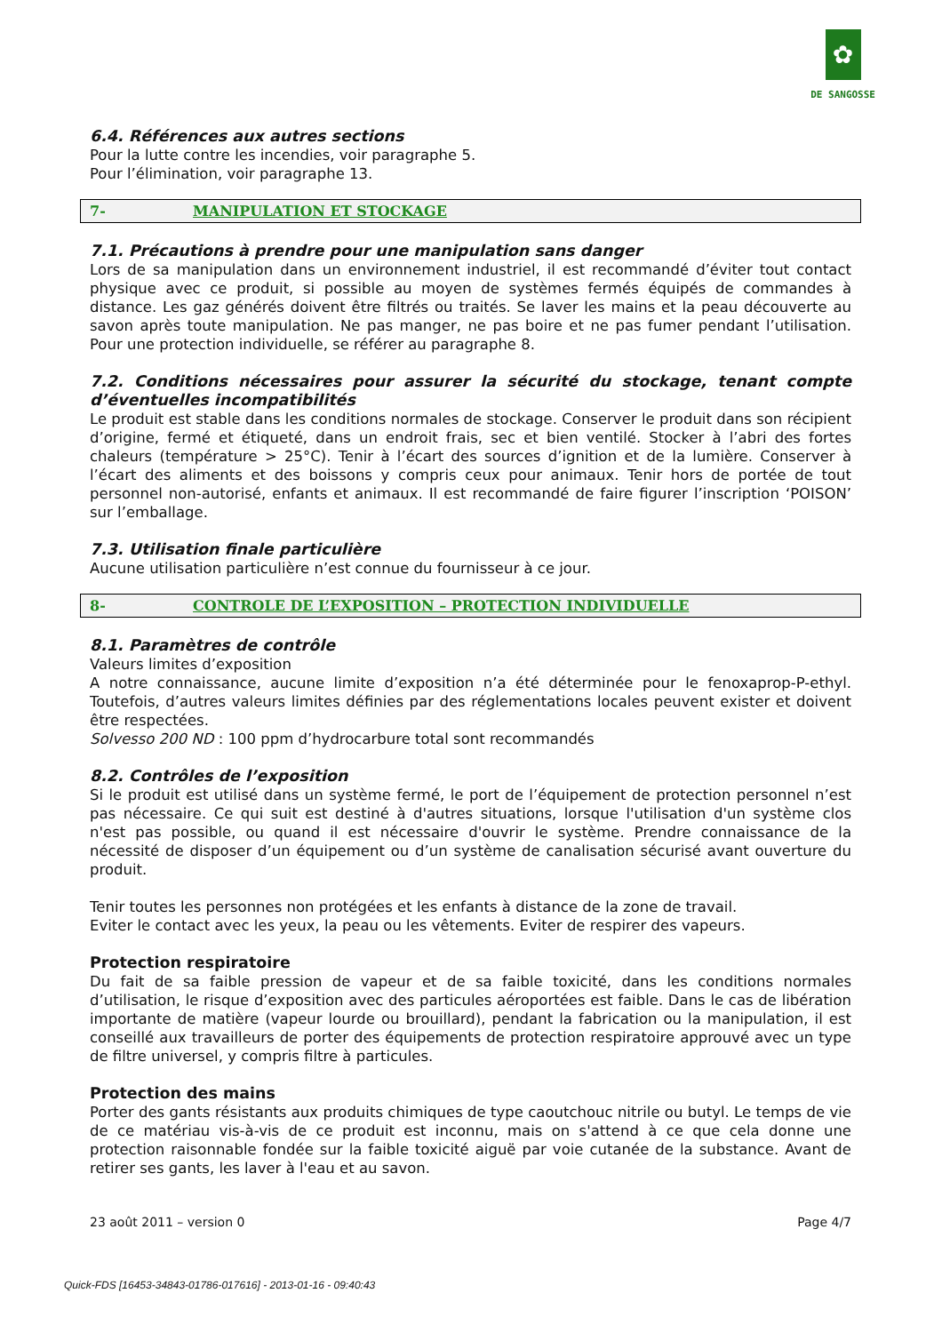✿
DE SANGOSSE
6.4. Références aux autres sections
Pour la lutte contre les incendies, voir paragraphe 5.
Pour l’élimination, voir paragraphe 13.
7- MANIPULATION ET STOCKAGE
7.1. Précautions à prendre pour une manipulation sans danger
Lors de sa manipulation dans un environnement industriel, il est recommandé d’éviter tout contact physique avec ce produit, si possible au moyen de systèmes fermés équipés de commandes à distance. Les gaz générés doivent être filtrés ou traités. Se laver les mains et la peau découverte au savon après toute manipulation. Ne pas manger, ne pas boire et ne pas fumer pendant l’utilisation. Pour une protection individuelle, se référer au paragraphe 8.
7.2. Conditions nécessaires pour assurer la sécurité du stockage, tenant compte d’éventuelles incompatibilités
Le produit est stable dans les conditions normales de stockage. Conserver le produit dans son récipient d’origine, fermé et étiqueté, dans un endroit frais, sec et bien ventilé. Stocker à l’abri des fortes chaleurs (température > 25°C). Tenir à l’écart des sources d’ignition et de la lumière. Conserver à l’écart des aliments et des boissons y compris ceux pour animaux. Tenir hors de portée de tout personnel non-autorisé, enfants et animaux. Il est recommandé de faire figurer l’inscription ‘POISON’ sur l’emballage.
7.3. Utilisation finale particulière
Aucune utilisation particulière n’est connue du fournisseur à ce jour.
8- CONTROLE DE L’EXPOSITION – PROTECTION INDIVIDUELLE
8.1. Paramètres de contrôle
Valeurs limites d’exposition
A notre connaissance, aucune limite d’exposition n’a été déterminée pour le fenoxaprop-P-ethyl. Toutefois, d’autres valeurs limites définies par des réglementations locales peuvent exister et doivent être respectées.
Solvesso 200 ND : 100 ppm d’hydrocarbure total sont recommandés
8.2. Contrôles de l’exposition
Si le produit est utilisé dans un système fermé, le port de l’équipement de protection personnel n’est pas nécessaire. Ce qui suit est destiné à d'autres situations, lorsque l'utilisation d'un système clos n'est pas possible, ou quand il est nécessaire d'ouvrir le système. Prendre connaissance de la nécessité de disposer d’un équipement ou d’un système de canalisation sécurisé avant ouverture du produit.
Tenir toutes les personnes non protégées et les enfants à distance de la zone de travail.
Eviter le contact avec les yeux, la peau ou les vêtements. Eviter de respirer des vapeurs.
Protection respiratoire
Du fait de sa faible pression de vapeur et de sa faible toxicité, dans les conditions normales d’utilisation, le risque d’exposition avec des particules aéroportées est faible. Dans le cas de libération importante de matière (vapeur lourde ou brouillard), pendant la fabrication ou la manipulation, il est conseillé aux travailleurs de porter des équipements de protection respiratoire approuvé avec un type de filtre universel, y compris filtre à particules.
Protection des mains
Porter des gants résistants aux produits chimiques de type caoutchouc nitrile ou butyl. Le temps de vie de ce matériau vis-à-vis de ce produit est inconnu, mais on s'attend à ce que cela donne une protection raisonnable fondée sur la faible toxicité aiguë par voie cutanée de la substance. Avant de retirer ses gants, les laver à l'eau et au savon.
23 août 2011 – version 0 Page 4/7
Quick-FDS [16453-34843-01786-017616] - 2013-01-16 - 09:40:43